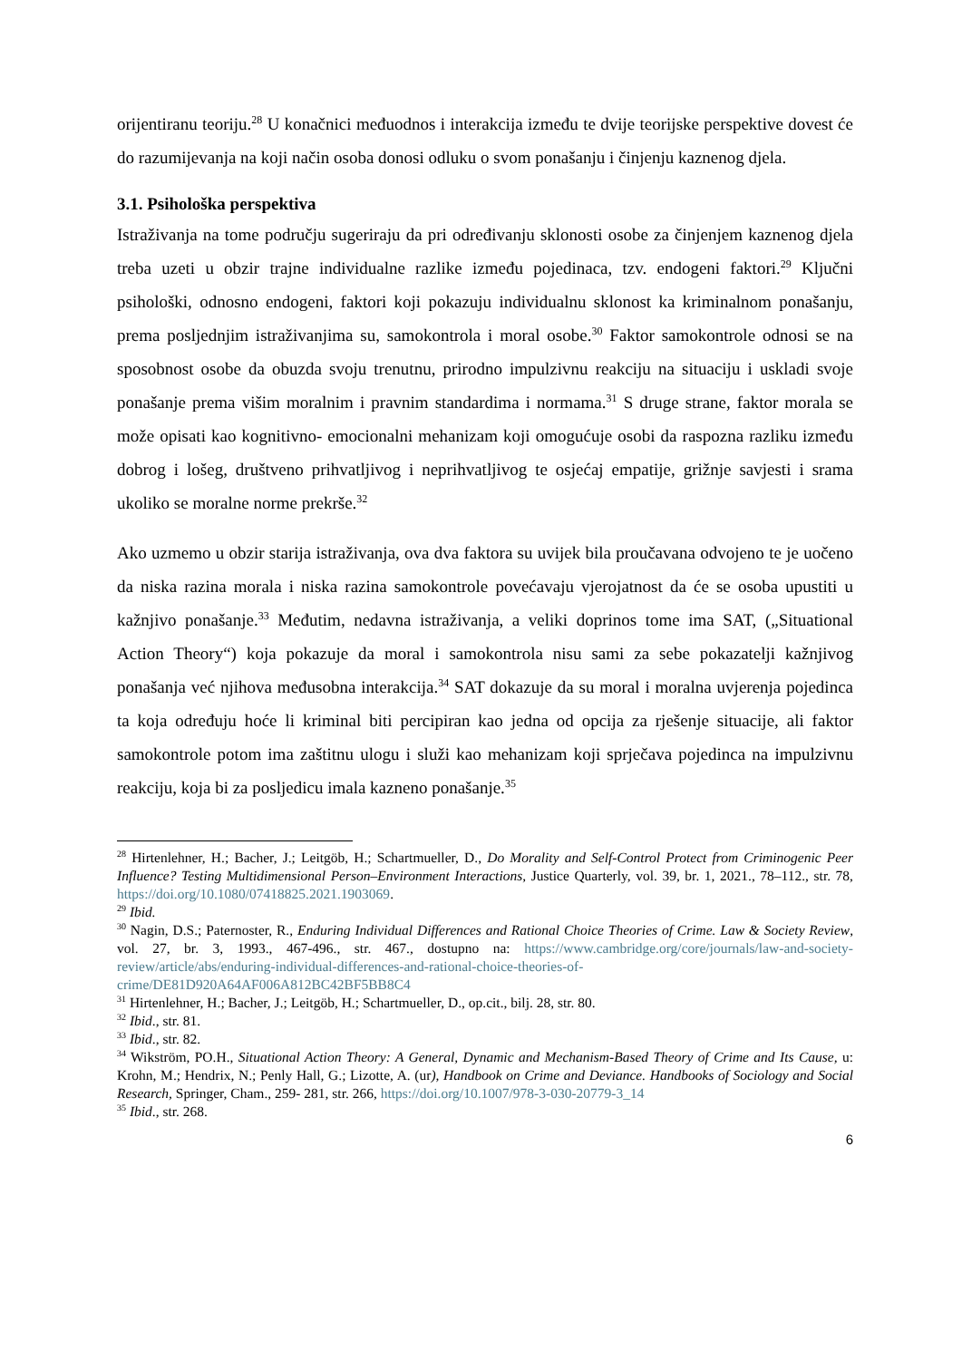orijentiranu teoriju.<sup>28</sup> U konačnici međuodnos i interakcija između te dvije teorijske perspektive dovest će do razumijevanja na koji način osoba donosi odluku o svom ponašanju i činjenju kaznenog djela.
3.1. Psihološka perspektiva
Istraživanja na tome području sugeriraju da pri određivanju sklonosti osobe za činjenjem kaznenog djela treba uzeti u obzir trajne individualne razlike između pojedinaca, tzv. endogeni faktori.<sup>29</sup> Ključni psihološki, odnosno endogeni, faktori koji pokazuju individualnu sklonost ka kriminalnom ponašanju, prema posljednjim istraživanjima su, samokontrola i moral osobe.<sup>30</sup> Faktor samokontrole odnosi se na sposobnost osobe da obuzda svoju trenutnu, prirodno impulzivnu reakciju na situaciju i uskladi svoje ponašanje prema višim moralnim i pravnim standardima i normama.<sup>31</sup> S druge strane, faktor morala se može opisati kao kognitivno- emocionalni mehanizam koji omogućuje osobi da raspozna razliku između dobrog i lošeg, društveno prihvatljivog i neprihvatljivog te osjećaj empatije, grižnje savjesti i srama ukoliko se moralne norme prekrše.<sup>32</sup>
Ako uzmemo u obzir starija istraživanja, ova dva faktora su uvijek bila proučavana odvojeno te je uočeno da niska razina morala i niska razina samokontrole povećavaju vjerojatnost da će se osoba upustiti u kažnjivo ponašanje.<sup>33</sup> Međutim, nedavna istraživanja, a veliki doprinos tome ima SAT, („Situational Action Theory“) koja pokazuje da moral i samokontrola nisu sami za sebe pokazatelji kažnjivog ponašanja već njihova međusobna interakcija.<sup>34</sup> SAT dokazuje da su moral i moralna uvjerenja pojedinca ta koja određuju hoće li kriminal biti percipiran kao jedna od opcija za rješenje situacije, ali faktor samokontrole potom ima zaštitnu ulogu i služi kao mehanizam koji sprječava pojedinca na impulzivnu reakciju, koja bi za posljedicu imala kazneno ponašanje.<sup>35</sup>
<sup>28</sup> Hirtenlehner, H.; Bacher, J.; Leitgöb, H.; Schartmueller, D., Do Morality and Self-Control Protect from Criminogenic Peer Influence? Testing Multidimensional Person–Environment Interactions, Justice Quarterly, vol. 39, br. 1, 2021., 78–112., str. 78, https://doi.org/10.1080/07418825.2021.1903069.
<sup>29</sup> Ibid.
<sup>30</sup> Nagin, D.S.; Paternoster, R., Enduring Individual Differences and Rational Choice Theories of Crime. Law & Society Review, vol. 27, br. 3, 1993., 467-496., str. 467., dostupno na: https://www.cambridge.org/core/journals/law-and-society-review/article/abs/enduring-individual-differences-and-rational-choice-theories-of-crime/DE81D920A64AF006A812BC42BF5BB8C4
<sup>31</sup> Hirtenlehner, H.; Bacher, J.; Leitgöb, H.; Schartmueller, D., op.cit., bilj. 28, str. 80.
<sup>32</sup> Ibid., str. 81.
<sup>33</sup> Ibid., str. 82.
<sup>34</sup> Wikström, PO.H., Situational Action Theory: A General, Dynamic and Mechanism-Based Theory of Crime and Its Cause, u: Krohn, M.; Hendrix, N.; Penly Hall, G.; Lizotte, A. (ur), Handbook on Crime and Deviance. Handbooks of Sociology and Social Research, Springer, Cham., 259- 281, str. 266, https://doi.org/10.1007/978-3-030-20779-3_14
<sup>35</sup> Ibid., str. 268.
6